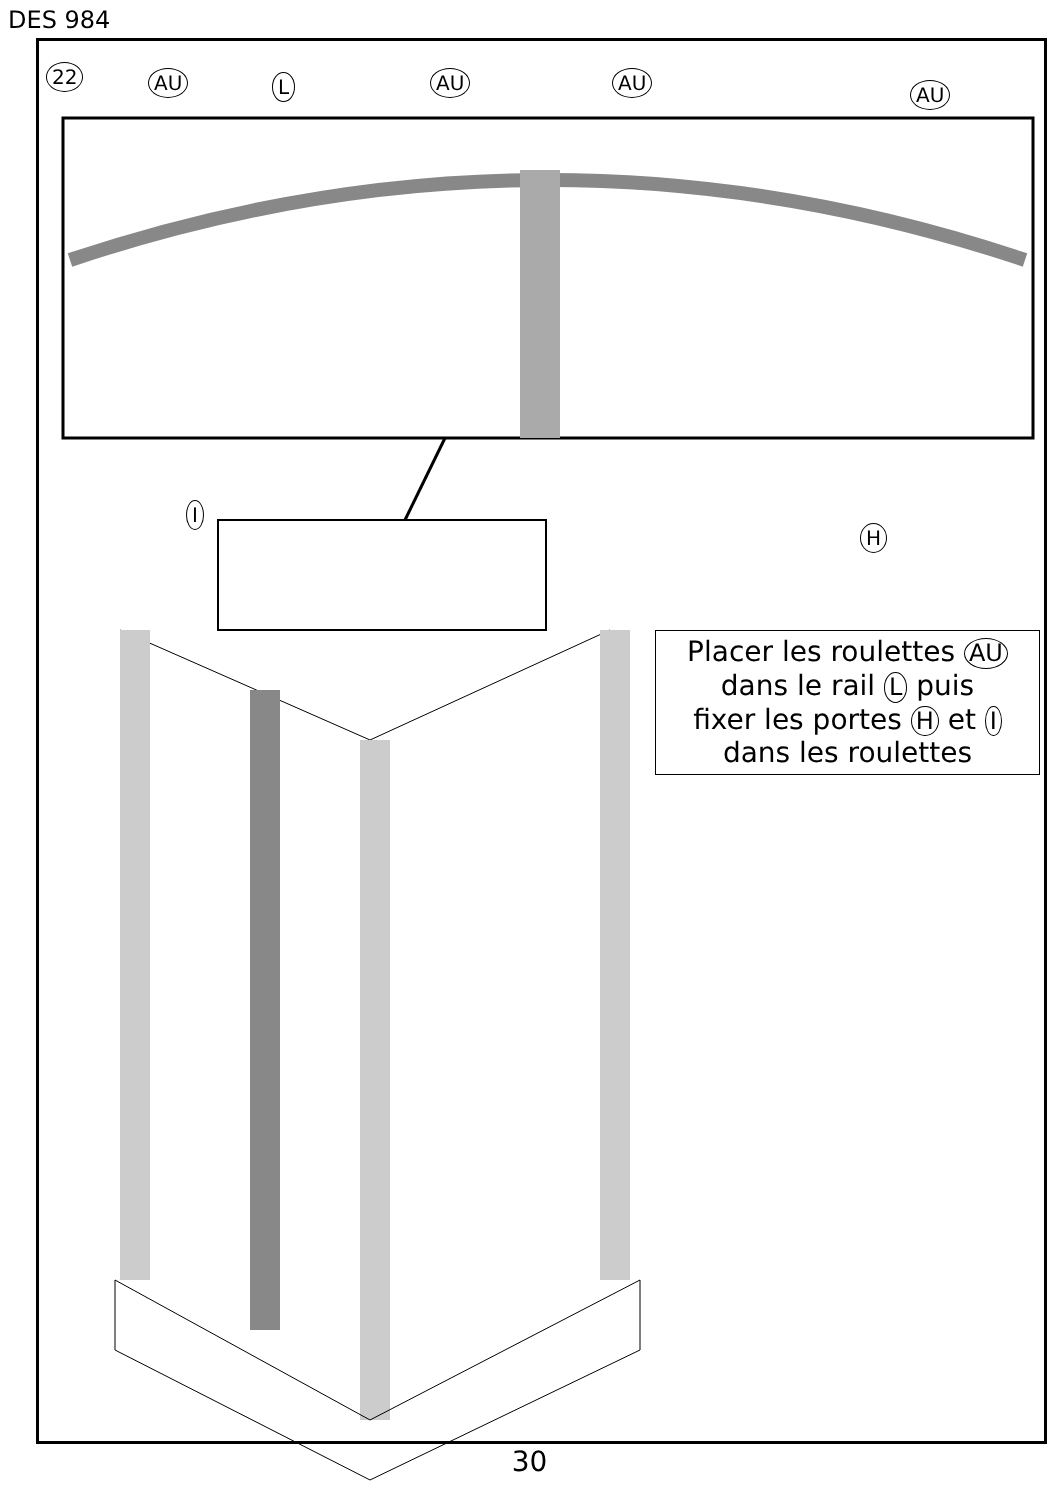DES 984
22 AU L AU AU
AU
I
H
Placer les roulettes AU
dans le rail L puis
fixer les portes H et I
dans les roulettes
30